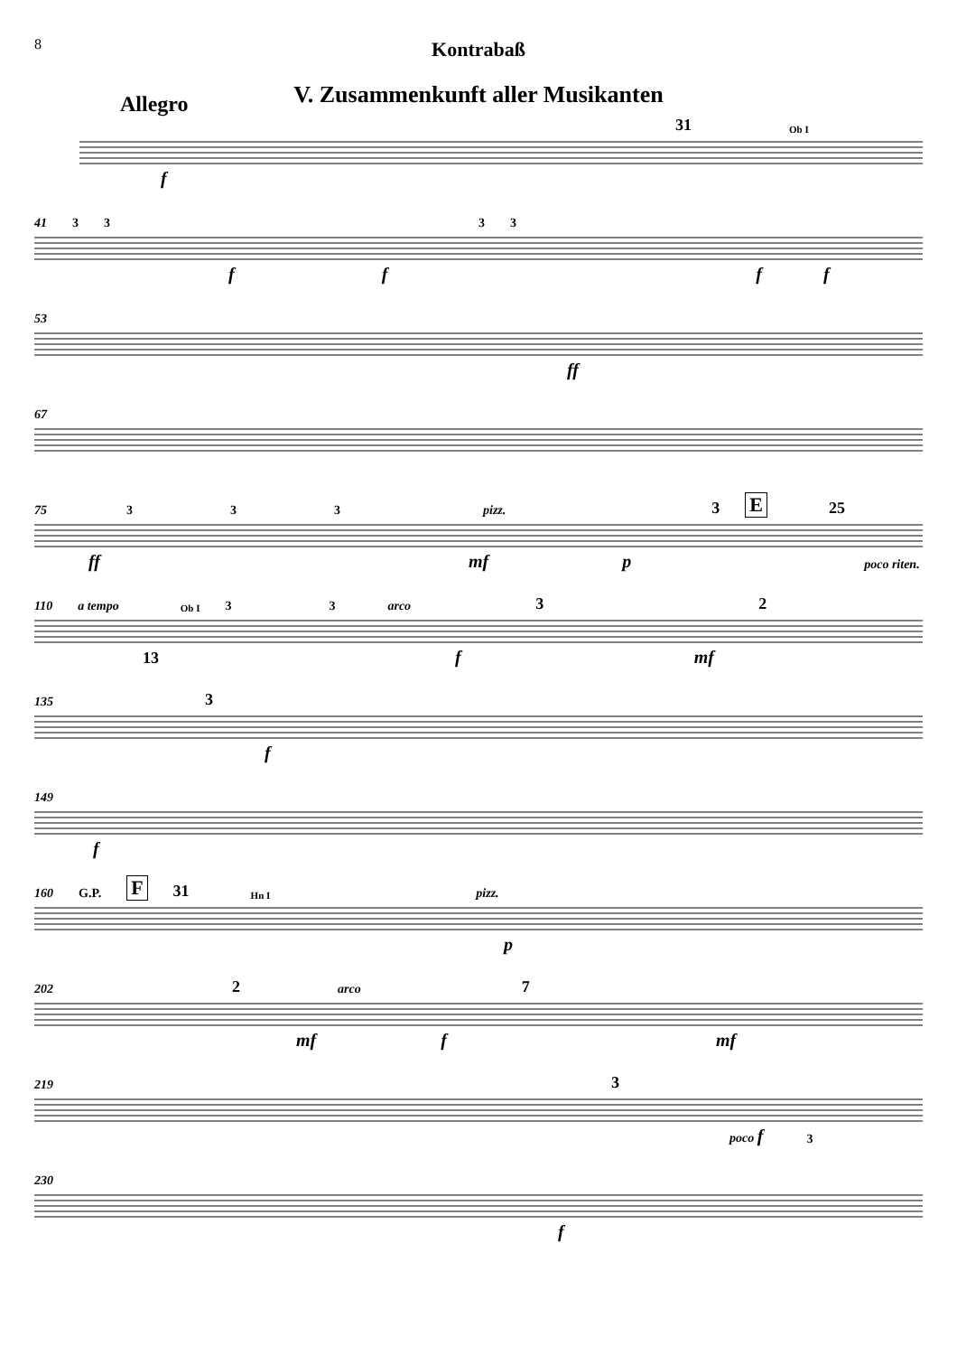8
Kontrabaß
V. Zusammenkunft aller Musikanten
Allegro
31 Ob I
f
41 3333
ffff
53
ff
67
75 3 3 3 pizz. 3 E 25
ff mf p poco riten.
110 a tempo Ob I 3 3 arco 3 2
13 f mf
135 3
f
149
f
160 G.P. F 31 Hn I pizz.
p
202 2 arco 7
mf f mf
219 3
poco f 3
230
f